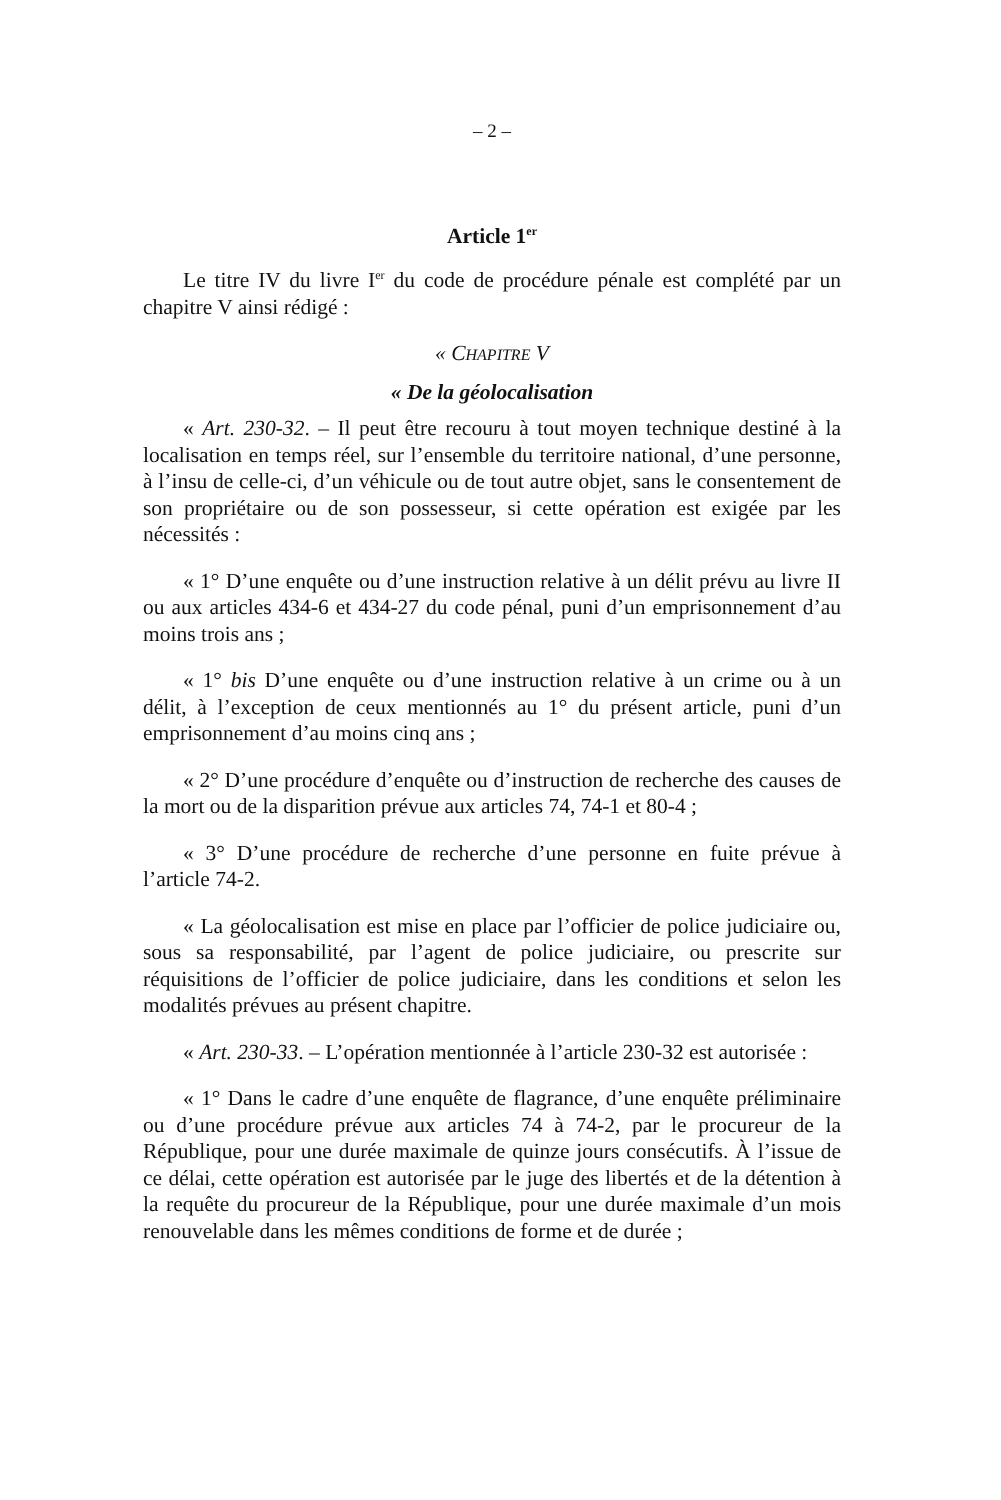– 2 –
Article 1<sup>er</sup>
Le titre IV du livre I<sup>er</sup> du code de procédure pénale est complété par un chapitre V ainsi rédigé :
« CHAPITRE V
« De la géolocalisation
« Art. 230-32. – Il peut être recouru à tout moyen technique destiné à la localisation en temps réel, sur l’ensemble du territoire national, d’une personne, à l’insu de celle-ci, d’un véhicule ou de tout autre objet, sans le consentement de son propriétaire ou de son possesseur, si cette opération est exigée par les nécessités :
« 1° D’une enquête ou d’une instruction relative à un délit prévu au livre II ou aux articles 434-6 et 434-27 du code pénal, puni d’un emprisonnement d’au moins trois ans ;
« 1° bis D’une enquête ou d’une instruction relative à un crime ou à un délit, à l’exception de ceux mentionnés au 1° du présent article, puni d’un emprisonnement d’au moins cinq ans ;
« 2° D’une procédure d’enquête ou d’instruction de recherche des causes de la mort ou de la disparition prévue aux articles 74, 74-1 et 80-4 ;
« 3° D’une procédure de recherche d’une personne en fuite prévue à l’article 74-2.
« La géolocalisation est mise en place par l’officier de police judiciaire ou, sous sa responsabilité, par l’agent de police judiciaire, ou prescrite sur réquisitions de l’officier de police judiciaire, dans les conditions et selon les modalités prévues au présent chapitre.
« Art. 230-33. – L’opération mentionnée à l’article 230-32 est autorisée :
« 1° Dans le cadre d’une enquête de flagrance, d’une enquête préliminaire ou d’une procédure prévue aux articles 74 à 74-2, par le procureur de la République, pour une durée maximale de quinze jours consécutifs. À l’issue de ce délai, cette opération est autorisée par le juge des libertés et de la détention à la requête du procureur de la République, pour une durée maximale d’un mois renouvelable dans les mêmes conditions de forme et de durée ;